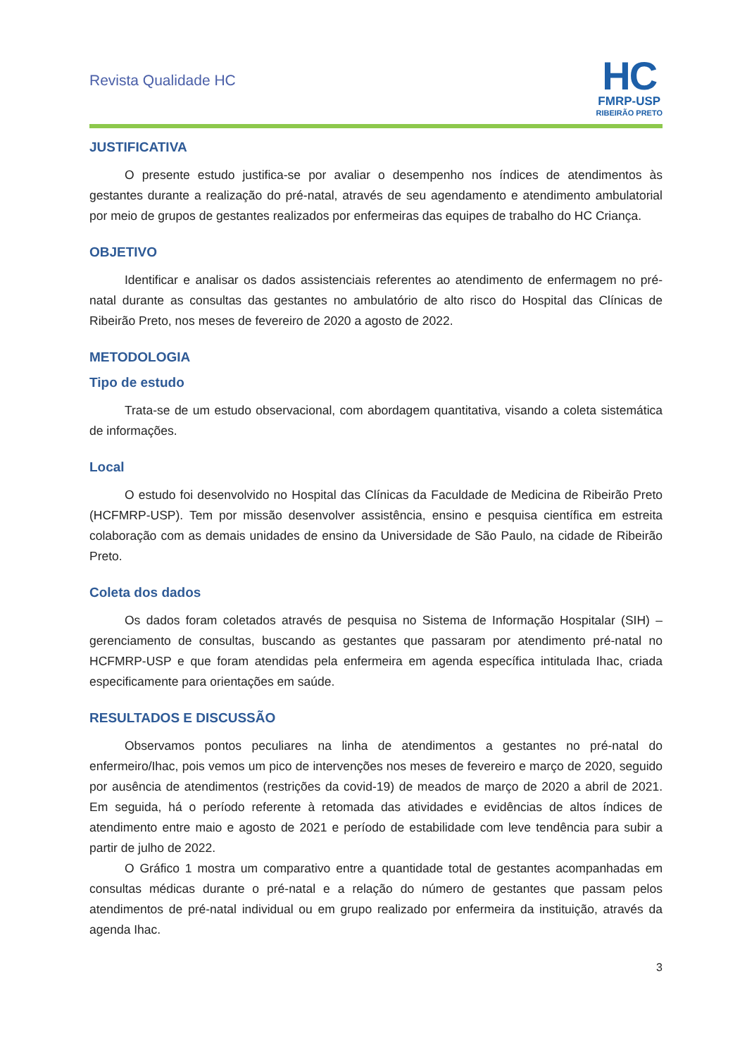Revista Qualidade HC
HC
FMRP-USP
RIBEIRÃO PRETO
JUSTIFICATIVA
O presente estudo justifica-se por avaliar o desempenho nos índices de atendimentos às gestantes durante a realização do pré-natal, através de seu agendamento e atendimento ambulatorial por meio de grupos de gestantes realizados por enfermeiras das equipes de trabalho do HC Criança.
OBJETIVO
Identificar e analisar os dados assistenciais referentes ao atendimento de enfermagem no pré-natal durante as consultas das gestantes no ambulatório de alto risco do Hospital das Clínicas de Ribeirão Preto, nos meses de fevereiro de 2020 a agosto de 2022.
METODOLOGIA
Tipo de estudo
Trata-se de um estudo observacional, com abordagem quantitativa, visando a coleta sistemática de informações.
Local
O estudo foi desenvolvido no Hospital das Clínicas da Faculdade de Medicina de Ribeirão Preto (HCFMRP-USP). Tem por missão desenvolver assistência, ensino e pesquisa científica em estreita colaboração com as demais unidades de ensino da Universidade de São Paulo, na cidade de Ribeirão Preto.
Coleta dos dados
Os dados foram coletados através de pesquisa no Sistema de Informação Hospitalar (SIH) – gerenciamento de consultas, buscando as gestantes que passaram por atendimento pré-natal no HCFMRP-USP e que foram atendidas pela enfermeira em agenda específica intitulada Ihac, criada especificamente para orientações em saúde.
RESULTADOS E DISCUSSÃO
Observamos pontos peculiares na linha de atendimentos a gestantes no pré-natal do enfermeiro/Ihac, pois vemos um pico de intervenções nos meses de fevereiro e março de 2020, seguido por ausência de atendimentos (restrições da covid-19) de meados de março de 2020 a abril de 2021. Em seguida, há o período referente à retomada das atividades e evidências de altos índices de atendimento entre maio e agosto de 2021 e período de estabilidade com leve tendência para subir a partir de julho de 2022.
O Gráfico 1 mostra um comparativo entre a quantidade total de gestantes acompanhadas em consultas médicas durante o pré-natal e a relação do número de gestantes que passam pelos atendimentos de pré-natal individual ou em grupo realizado por enfermeira da instituição, através da agenda Ihac.
3